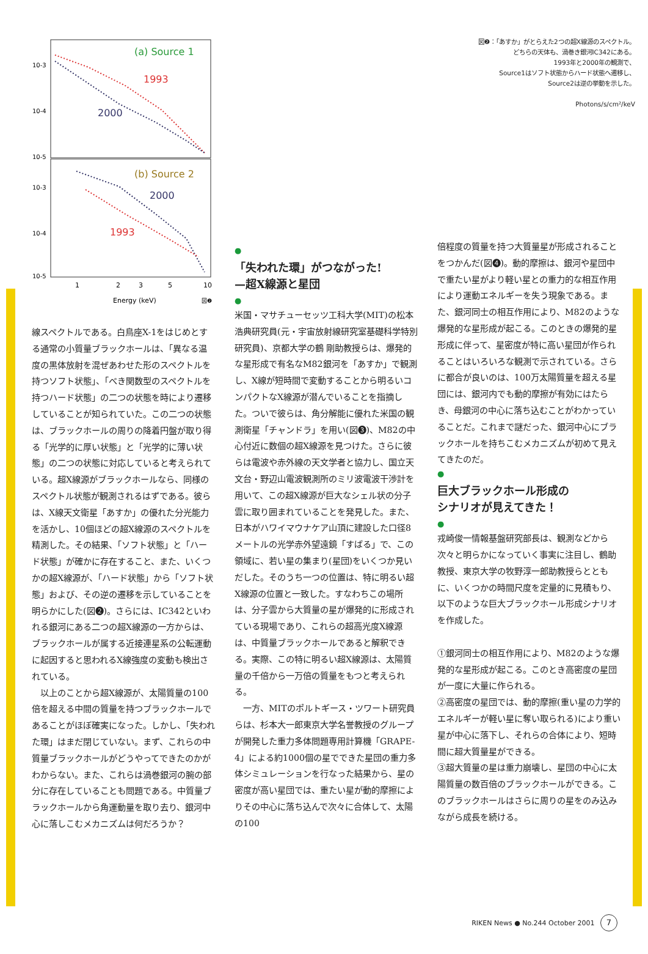(a) Source 1
1993
2000
(b) Source 2
2000
1993
10-3
10-4
10-5
10-3
10-4
10-5
1
2
3
5
10
Energy (keV)
図❷
図❷：「あすか」がとらえた2つの超X線源のスペクトル。
どちらの天体も、渦巻き銀河IC342にある。
1993年と2000年の観測で、
Source1はソフト状態からハード状態へ遷移し、
Source2は逆の挙動を示した。
Photons/s/cm²/keV
線スペクトルである。白鳥座X-1をはじめとする通常の小質量ブラックホールは、「異なる温度の黒体放射を混ぜあわせた形のスペクトルを持つソフト状態」、「べき関数型のスペクトルを持つハード状態」の二つの状態を時により遷移していることが知られていた。この二つの状態は、ブラックホールの周りの降着円盤が取り得る「光学的に厚い状態」と「光学的に薄い状態」の二つの状態に対応していると考えられている。超X線源がブラックホールなら、同様のスペクトル状態が観測されるはずである。彼らは、X線天文衛星「あすか」の優れた分光能力を活かし、10個ほどの超X線源のスペクトルを精測した。その結果、「ソフト状態」と「ハード状態」が確かに存在すること、また、いくつかの超X線源が、「ハード状態」から「ソフト状態」および、その逆の遷移を示していることを明らかにした(図❷)。さらには、IC342といわれる銀河にある二つの超X線源の一方からは、ブラックホールが属する近接連星系の公転運動に起因すると思われるX線強度の変動も検出されている。
　以上のことから超X線源が、太陽質量の100倍を超える中間の質量を持つブラックホールであることがほぼ確実になった。しかし、「失われた環」はまだ閉じていない。まず、これらの中質量ブラックホールがどうやってできたのかがわからない。また、これらは渦巻銀河の腕の部分に存在していることも問題である。中質量ブラックホールから角運動量を取り去り、銀河中心に落しこむメカニズムは何だろうか？
●
「失われた環」がつながった!
—超X線源と星団
●
米国・マサチューセッツ工科大学(MIT)の松本浩典研究員(元・宇宙放射線研究室基礎科学特別研究員)、京都大学の鶴 剛助教授らは、爆発的な星形成で有名なM82銀河を「あすか」で観測し、X線が短時間で変動することから明るいコンパクトなX線源が潜んでいることを指摘した。ついで彼らは、角分解能に優れた米国の観測衛星「チャンドラ」を用い(図❸)、M82の中心付近に数個の超X線源を見つけた。さらに彼らは電波や赤外線の天文学者と協力し、国立天文台・野辺山電波観測所のミリ波電波干渉計を用いて、この超X線源が巨大なシェル状の分子雲に取り囲まれていることを発見した。また、日本がハワイマウナケア山頂に建設した口径8メートルの光学赤外望遠鏡「すばる」で、この領域に、若い星の集まり(星団)をいくつか見いだした。そのうち一つの位置は、特に明るい超X線源の位置と一致した。すなわちこの場所は、分子雲から大質量の星が爆発的に形成されている現場であり、これらの超高光度X線源は、中質量ブラックホールであると解釈できる。実際、この特に明るい超X線源は、太陽質量の千倍から一万倍の質量をもつと考えられる。
　一方、MITのポルトギース・ツワート研究員らは、杉本大一郎東京大学名誉教授のグループが開発した重力多体問題専用計算機「GRAPE-4」による約1000個の星でできた星団の重力多体シミュレーションを行なった結果から、星の密度が高い星団では、重たい星が動的摩擦によりその中心に落ち込んで次々に合体して、太陽の100
倍程度の質量を持つ大質量星が形成されることをつかんだ(図❹)。動的摩擦は、銀河や星団中で重たい星がより軽い星との重力的な相互作用により運動エネルギーを失う現象である。また、銀河同士の相互作用により、M82のような爆発的な星形成が起こる。このときの爆発的星形成に伴って、星密度が特に高い星団が作られることはいろいろな観測で示されている。さらに都合が良いのは、100万太陽質量を超える星団には、銀河内でも動的摩擦が有効にはたらき、母銀河の中心に落ち込むことがわかっていることだ。これまで謎だった、銀河中心にブラックホールを持ちこむメカニズムが初めて見えてきたのだ。
●
巨大ブラックホール形成の
シナリオが見えてきた！
●
戎崎俊一情報基盤研究部長は、観測などから次々と明らかになっていく事実に注目し、鶴助教授、東京大学の牧野淳一郎助教授らとともに、いくつかの時間尺度を定量的に見積もり、以下のような巨大ブラックホール形成シナリオを作成した。
①銀河同士の相互作用により、M82のような爆発的な星形成が起こる。このとき高密度の星団が一度に大量に作られる。
②高密度の星団では、動的摩擦(重い星の力学的エネルギーが軽い星に奪い取られる)により重い星が中心に落下し、それらの合体により、短時間に超大質量星ができる。
③超大質量の星は重力崩壊し、星団の中心に太陽質量の数百倍のブラックホールができる。このブラックホールはさらに周りの星をのみ込みながら成長を続ける。
RIKEN News ● No.244 October 2001 7